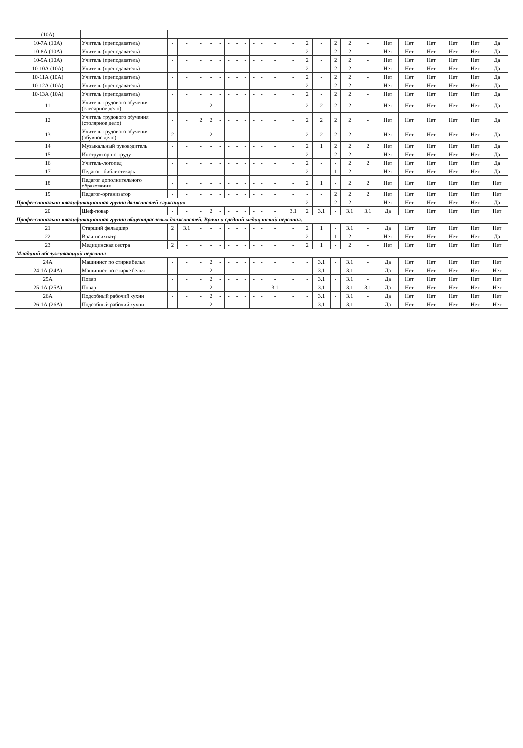| (10А) | | | | | | | | | | | | | | | | | | | | | | | | |
| 10-7А (10А) | Учитель (преподаватель) | - | - | - | - | - | - | - | - | - | - | - | - | 2 | - | 2 | 2 | - | Нет | Нет | Нет | Нет | Нет | Да |
| 10-8А (10А) | Учитель (преподаватель) | - | - | - | - | - | - | - | - | - | - | - | - | 2 | - | 2 | 2 | - | Нет | Нет | Нет | Нет | Нет | Да |
| 10-9А (10А) | Учитель (преподаватель) | - | - | - | - | - | - | - | - | - | - | - | - | 2 | - | 2 | 2 | - | Нет | Нет | Нет | Нет | Нет | Да |
| 10-10А (10А) | Учитель (преподаватель) | - | - | - | - | - | - | - | - | - | - | - | - | 2 | - | 2 | 2 | - | Нет | Нет | Нет | Нет | Нет | Да |
| 10-11А (10А) | Учитель (преподаватель) | - | - | - | - | - | - | - | - | - | - | - | - | 2 | - | 2 | 2 | - | Нет | Нет | Нет | Нет | Нет | Да |
| 10-12А (10А) | Учитель (преподаватель) | - | - | - | - | - | - | - | - | - | - | - | - | 2 | - | 2 | 2 | - | Нет | Нет | Нет | Нет | Нет | Да |
| 10-13А (10А) | Учитель (преподаватель) | - | - | - | - | - | - | - | - | - | - | - | - | 2 | - | 2 | 2 | - | Нет | Нет | Нет | Нет | Нет | Да |
| 11 | Учитель трудового обучения (слесарное дело) | - | - | - | 2 | - | - | - | - | - | - | - | - | 2 | 2 | 2 | 2 | - | Нет | Нет | Нет | Нет | Нет | Да |
| 12 | Учитель трудового обучения (столярное дело) | - | - | 2 | 2 | - | - | - | - | - | - | - | - | 2 | 2 | 2 | 2 | - | Нет | Нет | Нет | Нет | Нет | Да |
| 13 | Учитель трудового обучения (обувное дело) | 2 | - | - | 2 | - | - | - | - | - | - | - | - | 2 | 2 | 2 | 2 | - | Нет | Нет | Нет | Нет | Нет | Да |
| 14 | Музыкальный руководитель | - | - | - | - | - | - | - | - | - | - | - | - | 2 | 1 | 2 | 2 | 2 | Нет | Нет | Нет | Нет | Нет | Да |
| 15 | Инструктор по труду | - | - | - | - | - | - | - | - | - | - | - | - | 2 | - | 2 | 2 | - | Нет | Нет | Нет | Нет | Нет | Да |
| 16 | Учитель-логопед | - | - | - | - | - | - | - | - | - | - | - | - | 2 | - | - | 2 | 2 | Нет | Нет | Нет | Нет | Нет | Да |
| 17 | Педагог -библиотекарь | - | - | - | - | - | - | - | - | - | - | - | - | 2 | - | 1 | 2 | - | Нет | Нет | Нет | Нет | Нет | Да |
| 18 | Педагог дополнительного образования | - | - | - | - | - | - | - | - | - | - | - | - | 2 | 1 | - | 2 | 2 | Нет | Нет | Нет | Нет | Нет | Нет |
| 19 | Педагог-организатор | - | - | - | - | - | - | - | - | - | - | - | - | - | - | 2 | 2 | 2 | Нет | Нет | Нет | Нет | Нет | Нет |
| Профессионально-квалификационная группа должностей служащих | | | | | | | | | | | | - | - | 2 | - | 2 | 2 | - | Нет | Нет | Нет | Нет | Нет | Да |
| 20 | Шеф-повар | - | - | - | 2 | - | - | - | - | - | - | - | 3.1 | 2 | 3.1 | - | 3.1 | 3.1 | Да | Нет | Нет | Нет | Нет | Нет |
| Профессионально-квалификационная группа общеотраслевых должностей. Врачи и средний медицинский персонал. | | | | | | | | | | | | | | | | | | | | | | | | |
| 21 | Старший фельдшер | 2 | 3.1 | - | - | - | - | - | - | - | - | - | - | 2 | 1 | - | 3.1 | - | Да | Нет | Нет | Нет | Нет | Нет |
| 22 | Врач-психиатр | - | - | - | - | - | - | - | - | - | - | - | - | 2 | - | 1 | 2 | - | Нет | Нет | Нет | Нет | Нет | Да |
| 23 | Медицинская сестра | 2 | - | - | - | - | - | - | - | - | - | - | - | 2 | 1 | - | 2 | - | Нет | Нет | Нет | Нет | Нет | Нет |
| Младший обслуживающий персонал | | | | | | | | | | | | | | | | | | | | | | | | |
| 24А | Машинист по стирке белья | - | - | - | 2 | - | - | - | - | - | - | - | - | - | 3.1 | - | 3.1 | - | Да | Нет | Нет | Нет | Нет | Нет |
| 24-1А (24А) | Машинист по стирке белья | - | - | - | 2 | - | - | - | - | - | - | - | - | - | 3.1 | - | 3.1 | - | Да | Нет | Нет | Нет | Нет | Нет |
| 25А | Повар | - | - | - | 2 | - | - | - | - | - | - | - | - | - | 3.1 | - | 3.1 | - | Да | Нет | Нет | Нет | Нет | Нет |
| 25-1А (25А) | Повар | - | - | - | 2 | - | - | - | - | - | - | 3.1 | - | - | 3.1 | - | 3.1 | 3.1 | Да | Нет | Нет | Нет | Нет | Нет |
| 26А | Подсобный рабочий кухни | - | - | - | 2 | - | - | - | - | - | - | - | - | - | 3.1 | - | 3.1 | - | Да | Нет | Нет | Нет | Нет | Нет |
| 26-1А (26А) | Подсобный рабочий кухни | - | - | - | 2 | - | - | - | - | - | - | - | - | - | 3.1 | - | 3.1 | - | Да | Нет | Нет | Нет | Нет | Нет |